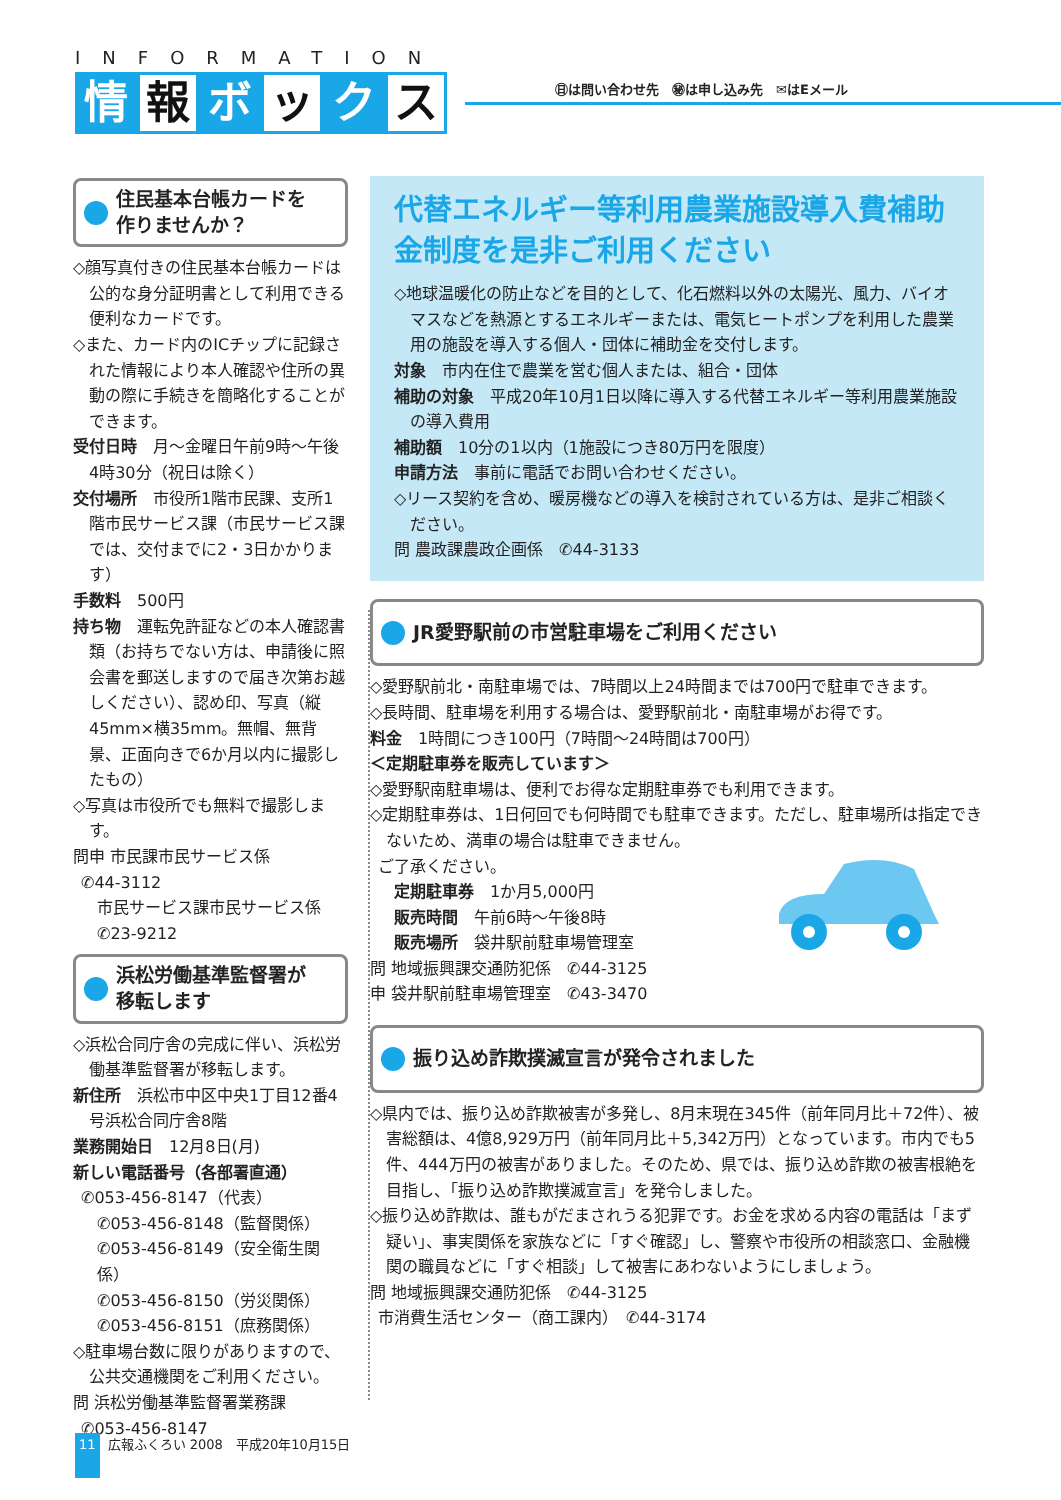INFORMATION
情報 ボ ッ ク ス
㊐は問い合わせ先　㊙は申し込み先　✉はEメール
住民基本台帳カードを
作りませんか？
◇顔写真付きの住民基本台帳カードは公的な身分証明書として利用できる便利なカードです。
◇また、カード内のICチップに記録された情報により本人確認や住所の異動の際に手続きを簡略化することができます。
受付日時　月～金曜日午前9時～午後4時30分（祝日は除く）
交付場所　市役所1階市民課、支所1階市民サービス課（市民サービス課では、交付までに2・3日かかります）
手数料　500円
持ち物　運転免許証などの本人確認書類（お持ちでない方は、申請後に照会書を郵送しますので届き次第お越しください）、認め印、写真（縦45mm×横35mm。無帽、無背景、正面向きで6か月以内に撮影したもの）
◇写真は市役所でも無料で撮影します。
問申 市民課市民サービス係
✆44-3112
市民サービス課市民サービス係
✆23-9212
浜松労働基準監督署が
移転します
◇浜松合同庁舎の完成に伴い、浜松労働基準監督署が移転します。
新住所　浜松市中区中央1丁目12番4号浜松合同庁舎8階
業務開始日　12月8日(月)
新しい電話番号（各部署直通）
✆053-456-8147（代表）
✆053-456-8148（監督関係）
✆053-456-8149（安全衛生関係）
✆053-456-8150（労災関係）
✆053-456-8151（庶務関係）
◇駐車場台数に限りがありますので、公共交通機関をご利用ください。
問 浜松労働基準監督署業務課
✆053-456-8147
代替エネルギー等利用農業施設導入費補助金制度を是非ご利用ください
◇地球温暖化の防止などを目的として、化石燃料以外の太陽光、風力、バイオマスなどを熱源とするエネルギーまたは、電気ヒートポンプを利用した農業用の施設を導入する個人・団体に補助金を交付します。
対象　市内在住で農業を営む個人または、組合・団体
補助の対象　平成20年10月1日以降に導入する代替エネルギー等利用農業施設の導入費用
補助額　10分の1以内（1施設につき80万円を限度）
申請方法　事前に電話でお問い合わせください。
◇リース契約を含め、暖房機などの導入を検討されている方は、是非ご相談ください。
問 農政課農政企画係　✆44-3133
JR愛野駅前の市営駐車場をご利用ください
◇愛野駅前北・南駐車場では、7時間以上24時間までは700円で駐車できます。
◇長時間、駐車場を利用する場合は、愛野駅前北・南駐車場がお得です。
料金　1時間につき100円（7時間～24時間は700円）
＜定期駐車券を販売しています＞
◇愛野駅南駐車場は、便利でお得な定期駐車券でも利用できます。
◇定期駐車券は、1日何回でも何時間でも駐車できます。ただし、駐車場所は指定できないため、満車の場合は駐車できません。
ご了承ください。
定期駐車券　1か月5,000円
販売時間　午前6時～午後8時
販売場所　袋井駅前駐車場管理室
問 地域振興課交通防犯係　✆44-3125
申 袋井駅前駐車場管理室　✆43-3470
振り込め詐欺撲滅宣言が発令されました
◇県内では、振り込め詐欺被害が多発し、8月末現在345件（前年同月比＋72件）、被害総額は、4億8,929万円（前年同月比＋5,342万円）となっています。市内でも5件、444万円の被害がありました。そのため、県では、振り込め詐欺の被害根絶を目指し、「振り込め詐欺撲滅宣言」を発令しました。
◇振り込め詐欺は、誰もがだまされうる犯罪です。お金を求める内容の電話は「まず疑い」、事実関係を家族などに「すぐ確認」し、警察や市役所の相談窓口、金融機関の職員などに「すぐ相談」して被害にあわないようにしましょう。
問 地域振興課交通防犯係　✆44-3125
市消費生活センター（商工課内）　✆44-3174
11 広報ふくろい 2008　平成20年10月15日